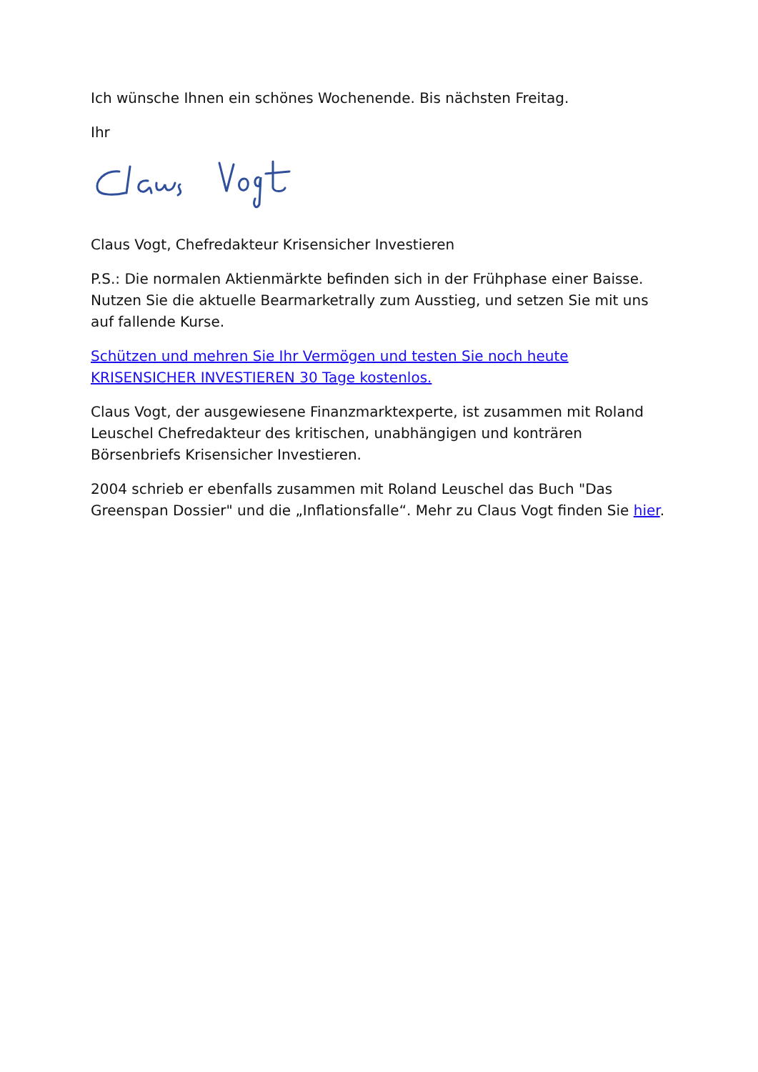Ich wünsche Ihnen ein schönes Wochenende. Bis nächsten Freitag.
Ihr
Claus Vogt, Chefredakteur Krisensicher Investieren
P.S.: Die normalen Aktienmärkte befinden sich in der Frühphase einer Baisse. Nutzen Sie die aktuelle Bearmarketrally zum Ausstieg, und setzen Sie mit uns auf fallende Kurse.
Schützen und mehren Sie Ihr Vermögen und testen Sie noch heute KRISENSICHER INVESTIEREN 30 Tage kostenlos.
Claus Vogt, der ausgewiesene Finanzmarktexperte, ist zusammen mit Roland Leuschel Chefredakteur des kritischen, unabhängigen und konträren Börsenbriefs Krisensicher Investieren.
2004 schrieb er ebenfalls zusammen mit Roland Leuschel das Buch "Das Greenspan Dossier" und die „Inflationsfalle“. Mehr zu Claus Vogt finden Sie hier.